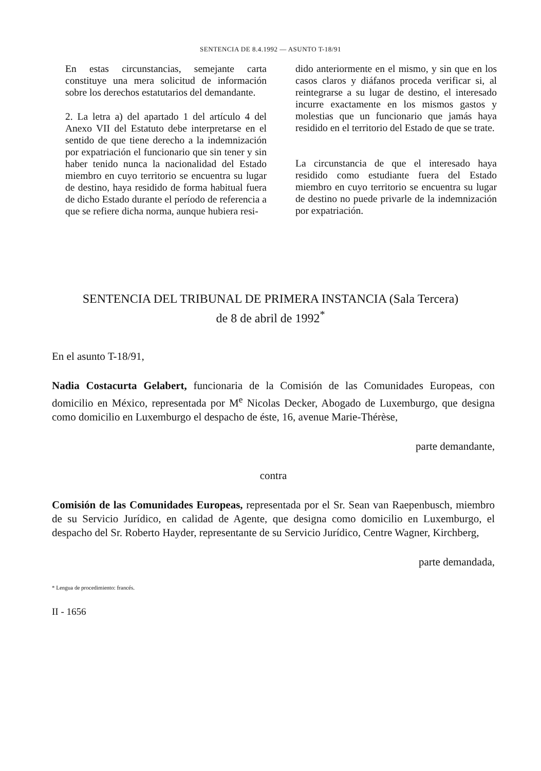SENTENCIA DE 8.4.1992 — ASUNTO T-18/91
En estas circunstancias, semejante carta constituye una mera solicitud de información sobre los derechos estatutarios del demandante.
2. La letra a) del apartado 1 del artículo 4 del Anexo VII del Estatuto debe interpretarse en el sentido de que tiene derecho a la indemnización por expatriación el funcionario que sin tener y sin haber tenido nunca la nacionalidad del Estado miembro en cuyo territorio se encuentra su lugar de destino, haya residido de forma habitual fuera de dicho Estado durante el período de referencia a que se refiere dicha norma, aunque hubiera resi-
dido anteriormente en el mismo, y sin que en los casos claros y diáfanos proceda verificar si, al reintegrarse a su lugar de destino, el interesado incurre exactamente en los mismos gastos y molestias que un funcionario que jamás haya residido en el territorio del Estado de que se trate.
La circunstancia de que el interesado haya residido como estudiante fuera del Estado miembro en cuyo territorio se encuentra su lugar de destino no puede privarle de la indemnización por expatriación.
SENTENCIA DEL TRIBUNAL DE PRIMERA INSTANCIA (Sala Tercera)
de 8 de abril de 1992<sup>*</sup>
En el asunto T-18/91,
Nadia Costacurta Gelabert, funcionaria de la Comisión de las Comunidades Europeas, con domicilio en México, representada por M<sup>e</sup> Nicolas Decker, Abogado de Luxemburgo, que designa como domicilio en Luxemburgo el despacho de éste, 16, avenue Marie-Thérèse,
parte demandante,
contra
Comisión de las Comunidades Europeas, representada por el Sr. Sean van Raepenbusch, miembro de su Servicio Jurídico, en calidad de Agente, que designa como domicilio en Luxemburgo, el despacho del Sr. Roberto Hayder, representante de su Servicio Jurídico, Centre Wagner, Kirchberg,
parte demandada,
* Lengua de procedimiento: francés.
II - 1656